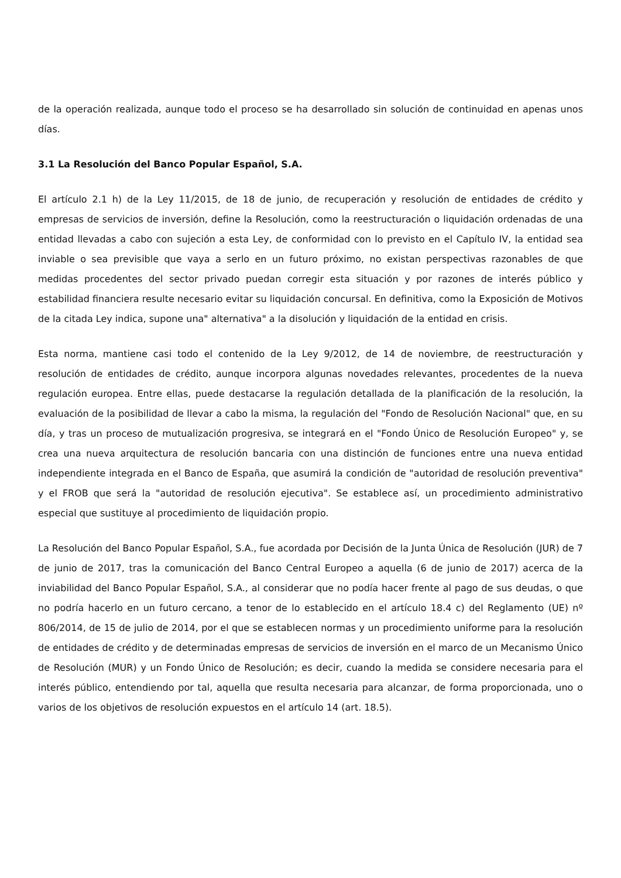de la operación realizada, aunque todo el proceso se ha desarrollado sin solución de continuidad en apenas unos días.
3.1 La Resolución del Banco Popular Español, S.A.
El artículo 2.1 h) de la Ley 11/2015, de 18 de junio, de recuperación y resolución de entidades de crédito y empresas de servicios de inversión, define la Resolución, como la reestructuración o liquidación ordenadas de una entidad llevadas a cabo con sujeción a esta Ley, de conformidad con lo previsto en el Capítulo IV, la entidad sea inviable o sea previsible que vaya a serlo en un futuro próximo, no existan perspectivas razonables de que medidas procedentes del sector privado puedan corregir esta situación y por razones de interés público y estabilidad financiera resulte necesario evitar su liquidación concursal. En definitiva, como la Exposición de Motivos de la citada Ley indica, supone una" alternativa" a la disolución y liquidación de la entidad en crisis.
Esta norma, mantiene casi todo el contenido de la Ley 9/2012, de 14 de noviembre, de reestructuración y resolución de entidades de crédito, aunque incorpora algunas novedades relevantes, procedentes de la nueva regulación europea. Entre ellas, puede destacarse la regulación detallada de la planificación de la resolución, la evaluación de la posibilidad de llevar a cabo la misma, la regulación del "Fondo de Resolución Nacional" que, en su día, y tras un proceso de mutualización progresiva, se integrará en el "Fondo Único de Resolución Europeo" y, se crea una nueva arquitectura de resolución bancaria con una distinción de funciones entre una nueva entidad independiente integrada en el Banco de España, que asumirá la condición de "autoridad de resolución preventiva" y el FROB que será la "autoridad de resolución ejecutiva". Se establece así, un procedimiento administrativo especial que sustituye al procedimiento de liquidación propio.
La Resolución del Banco Popular Español, S.A., fue acordada por Decisión de la Junta Única de Resolución (JUR) de 7 de junio de 2017, tras la comunicación del Banco Central Europeo a aquella (6 de junio de 2017) acerca de la inviabilidad del Banco Popular Español, S.A., al considerar que no podía hacer frente al pago de sus deudas, o que no podría hacerlo en un futuro cercano, a tenor de lo establecido en el artículo 18.4 c) del Reglamento (UE) nº 806/2014, de 15 de julio de 2014, por el que se establecen normas y un procedimiento uniforme para la resolución de entidades de crédito y de determinadas empresas de servicios de inversión en el marco de un Mecanismo Único de Resolución (MUR) y un Fondo Único de Resolución; es decir, cuando la medida se considere necesaria para el interés público, entendiendo por tal, aquella que resulta necesaria para alcanzar, de forma proporcionada, uno o varios de los objetivos de resolución expuestos en el artículo 14 (art. 18.5).